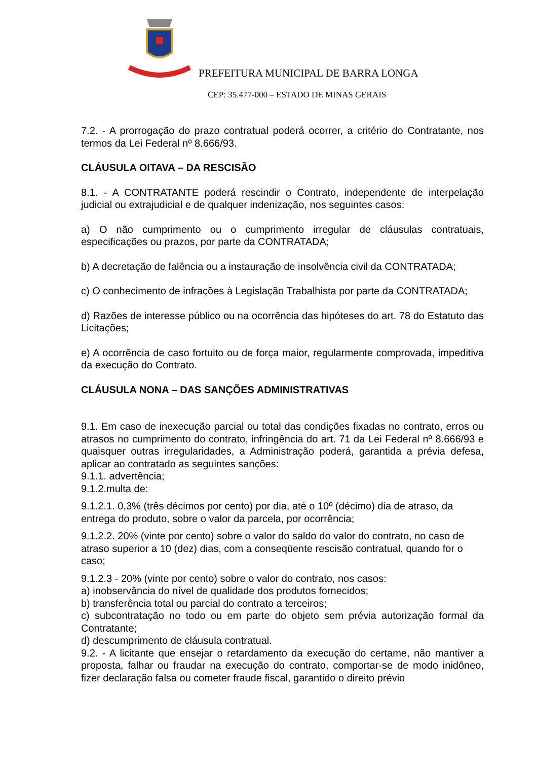PREFEITURA MUNICIPAL DE BARRA LONGA
CEP: 35.477-000 – ESTADO DE MINAS GERAIS
7.2. - A prorrogação do prazo contratual poderá ocorrer, a critério do Contratante, nos termos da Lei Federal nº 8.666/93.
CLÁUSULA OITAVA – DA RESCISÃO
8.1. - A CONTRATANTE poderá rescindir o Contrato, independente de interpelação judicial ou extrajudicial e de qualquer indenização, nos seguintes casos:
a) O não cumprimento ou o cumprimento irregular de cláusulas contratuais, especificações ou prazos, por parte da CONTRATADA;
b) A decretação de falência ou a instauração de insolvência civil da CONTRATADA;
c) O conhecimento de infrações à Legislação Trabalhista por parte da CONTRATADA;
d) Razões de interesse público ou na ocorrência das hipóteses do art. 78 do Estatuto das Licitações;
e) A ocorrência de caso fortuito ou de força maior, regularmente comprovada, impeditiva da execução do Contrato.
CLÁUSULA NONA – DAS SANÇÕES ADMINISTRATIVAS
9.1. Em caso de inexecução parcial ou total das condições fixadas no contrato, erros ou atrasos no cumprimento do contrato, infringência do art. 71 da Lei Federal nº 8.666/93 e quaisquer outras irregularidades, a Administração poderá, garantida a prévia defesa, aplicar ao contratado as seguintes sanções:
9.1.1. advertência;
9.1.2.multa de:
9.1.2.1. 0,3% (três décimos por cento) por dia, até o 10º (décimo) dia de atraso, da entrega do produto, sobre o valor da parcela, por ocorrência;
9.1.2.2. 20% (vinte por cento) sobre o valor do saldo do valor do contrato, no caso de atraso superior a 10 (dez) dias, com a conseqüente rescisão contratual, quando for o caso;
9.1.2.3 - 20% (vinte por cento) sobre o valor do contrato, nos casos:
a) inobservância do nível de qualidade dos produtos fornecidos;
b) transferência total ou parcial do contrato a terceiros;
c) subcontratação no todo ou em parte do objeto sem prévia autorização formal da Contratante;
d) descumprimento de cláusula contratual.
9.2. - A licitante que ensejar o retardamento da execução do certame, não mantiver a proposta, falhar ou fraudar na execução do contrato, comportar-se de modo inidôneo, fizer declaração falsa ou cometer fraude fiscal, garantido o direito prévio